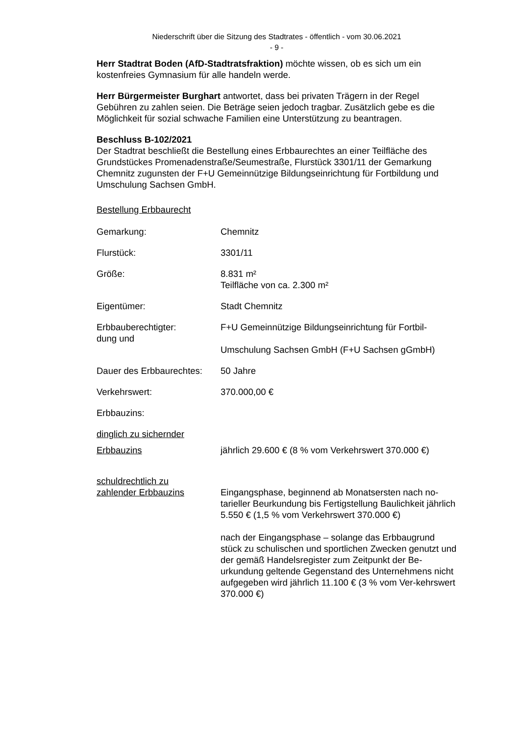Niederschrift über die Sitzung des Stadtrates - öffentlich - vom 30.06.2021
- 9 -
Herr Stadtrat Boden (AfD-Stadtratsfraktion) möchte wissen, ob es sich um ein kostenfreies Gymnasium für alle handeln werde.
Herr Bürgermeister Burghart antwortet, dass bei privaten Trägern in der Regel Gebühren zu zahlen seien. Die Beträge seien jedoch tragbar. Zusätzlich gebe es die Möglichkeit für sozial schwache Familien eine Unterstützung zu beantragen.
Beschluss B-102/2021
Der Stadtrat beschließt die Bestellung eines Erbbaurechtes an einer Teilfläche des Grundstückes Promenadenstraße/Seumestraße, Flurstück 3301/11 der Gemarkung Chemnitz zugunsten der F+U Gemeinnützige Bildungseinrichtung für Fortbildung und Umschulung Sachsen GmbH.
Bestellung Erbbaurecht
Gemarkung: Chemnitz
Flurstück: 3301/11
Größe: 8.831 m²
Teilfläche von ca. 2.300 m²
Eigentümer: Stadt Chemnitz
Erbbauberechtigter:
dung und
F+U Gemeinnützige Bildungseinrichtung für Fortbil-
Umschulung Sachsen GmbH (F+U Sachsen gGmbH)
Dauer des Erbbaurechtes:
50 Jahre
Verkehrswert: 370.000,00 €
Erbbauzins:
dinglich zu sichernder
Erbbauzins jährlich 29.600 € (8 % vom Verkehrswert 370.000 €)
schuldrechtlich zu
zahlender Erbbauzins
Eingangsphase, beginnend ab Monatsersten nach no-tarieller Beurkundung bis Fertigstellung Baulichkeit jährlich 5.550 € (1,5 % vom Verkehrswert 370.000 €)
nach der Eingangsphase – solange das Erbbaugrund stück zu schulischen und sportlichen Zwecken genutzt und der gemäß Handelsregister zum Zeitpunkt der Be-urkundung geltende Gegenstand des Unternehmens nicht aufgegeben wird jährlich 11.100 € (3 % vom Ver-kehrswert 370.000 €)